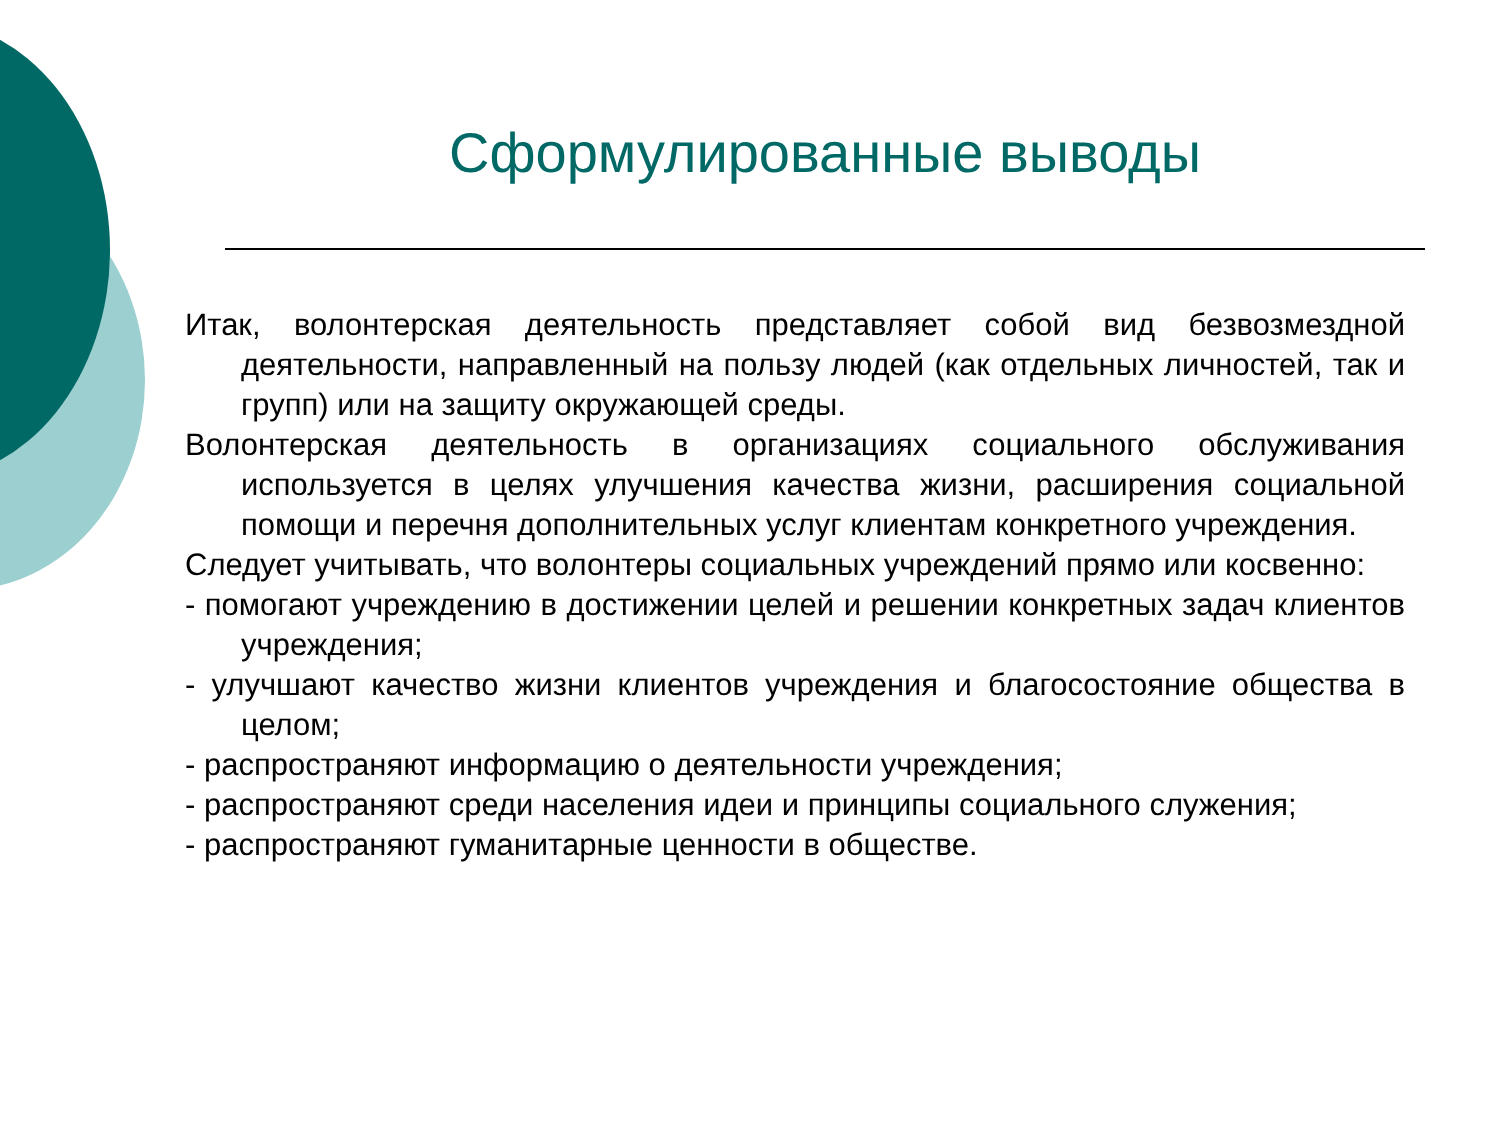Сформулированные выводы
Итак, волонтерская деятельность представляет собой вид безвозмездной деятельности, направленный на пользу людей (как отдельных личностей, так и групп) или на защиту окружающей среды.
Волонтерская деятельность в организациях социального обслуживания используется в целях улучшения качества жизни, расширения социальной помощи и перечня дополнительных услуг клиентам конкретного учреждения.
Следует учитывать, что волонтеры социальных учреждений прямо или косвенно:
- помогают учреждению в достижении целей и решении конкретных задач клиентов учреждения;
- улучшают качество жизни клиентов учреждения и благосостояние общества в целом;
- распространяют информацию о деятельности учреждения;
- распространяют среди населения идеи и принципы социального служения;
- распространяют гуманитарные ценности в обществе.